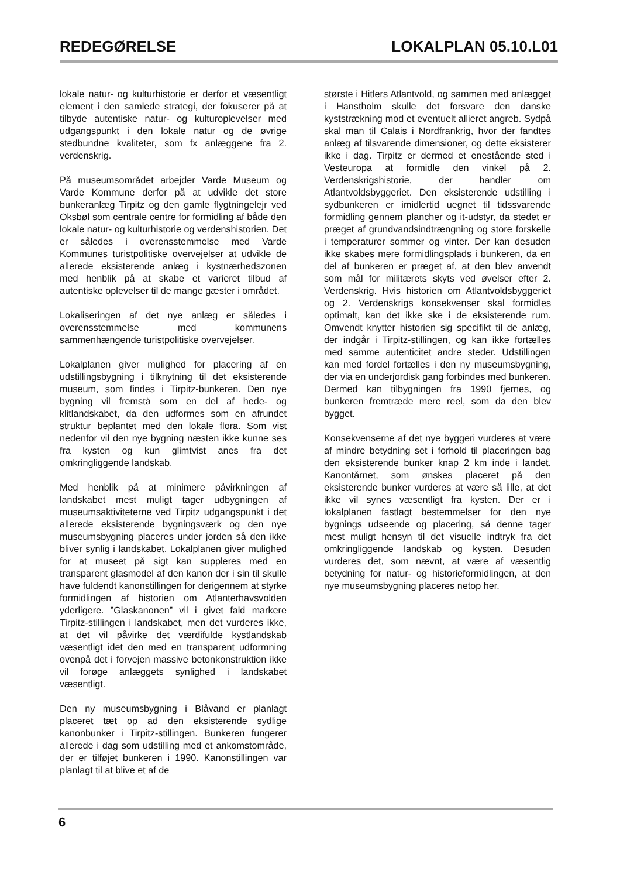REDEGØRELSE LOKALPLAN 05.10.L01
lokale natur- og kulturhistorie er derfor et væsentligt element i den samlede strategi, der fokuserer på at tilbyde autentiske natur- og kulturoplevelser med udgangspunkt i den lokale natur og de øvrige stedbundne kvaliteter, som fx anlæggene fra 2. verdenskrig.
På museumsområdet arbejder Varde Museum og Varde Kommune derfor på at udvikle det store bunkeranlæg Tirpitz og den gamle flygtningelejr ved Oksbøl som centrale centre for formidling af både den lokale natur- og kulturhistorie og verdenshistorien. Det er således i overensstemmelse med Varde Kommunes turistpolitiske overvejelser at udvikle de allerede eksisterende anlæg i kystnærhedszonen med henblik på at skabe et varieret tilbud af autentiske oplevelser til de mange gæster i området.
Lokaliseringen af det nye anlæg er således i overensstemmelse med kommunens sammenhængende turistpolitiske overvejelser.
Lokalplanen giver mulighed for placering af en udstillingsbygning i tilknytning til det eksisterende museum, som findes i Tirpitz-bunkeren. Den nye bygning vil fremstå som en del af hede- og klitlandskabet, da den udformes som en afrundet struktur beplantet med den lokale flora. Som vist nedenfor vil den nye bygning næsten ikke kunne ses fra kysten og kun glimtvist anes fra det omkringliggende landskab.
Med henblik på at minimere påvirkningen af landskabet mest muligt tager udbygningen af museumsaktiviteterne ved Tirpitz udgangspunkt i det allerede eksisterende bygningsværk og den nye museumsbygning placeres under jorden så den ikke bliver synlig i landskabet. Lokalplanen giver mulighed for at museet på sigt kan suppleres med en transparent glasmodel af den kanon der i sin til skulle have fuldendt kanonstillingen for derigennem at styrke formidlingen af historien om Atlanterhavsvolden yderligere. ”Glaskanonen” vil i givet fald markere Tirpitz-stillingen i landskabet, men det vurderes ikke, at det vil påvirke det værdifulde kystlandskab væsentligt idet den med en transparent udformning ovenpå det i forvejen massive betonkonstruktion ikke vil forøge anlæggets synlighed i landskabet væsentligt.
Den ny museumsbygning i Blåvand er planlagt placeret tæt op ad den eksisterende sydlige kanonbunker i Tirpitz-stillingen. Bunkeren fungerer allerede i dag som udstilling med et ankomstområde, der er tilføjet bunkeren i 1990. Kanonstillingen var planlagt til at blive et af de
største i Hitlers Atlantvold, og sammen med anlægget i Hanstholm skulle det forsvare den danske kyststrækning mod et eventuelt allieret angreb. Sydpå skal man til Calais i Nordfrankrig, hvor der fandtes anlæg af tilsvarende dimensioner, og dette eksisterer ikke i dag. Tirpitz er dermed et enestående sted i Vesteuropa at formidle den vinkel på 2. Verdenskrigshistorie, der handler om Atlantvoldsbyggeriet. Den eksisterende udstilling i sydbunkeren er imidlertid uegnet til tidssvarende formidling gennem plancher og it-udstyr, da stedet er præget af grundvandsindtrængning og store forskelle i temperaturer sommer og vinter. Der kan desuden ikke skabes mere formidlingsplads i bunkeren, da en del af bunkeren er præget af, at den blev anvendt som mål for militærets skyts ved øvelser efter 2. Verdenskrig. Hvis historien om Atlantvoldsbyggeriet og 2. Verdenskrigs konsekvenser skal formidles optimalt, kan det ikke ske i de eksisterende rum. Omvendt knytter historien sig specifikt til de anlæg, der indgår i Tirpitz-stillingen, og kan ikke fortælles med samme autenticitet andre steder. Udstillingen kan med fordel fortælles i den ny museumsbygning, der via en underjordisk gang forbindes med bunkeren. Dermed kan tilbygningen fra 1990 fjernes, og bunkeren fremtræde mere reel, som da den blev bygget.
Konsekvenserne af det nye byggeri vurderes at være af mindre betydning set i forhold til placeringen bag den eksisterende bunker knap 2 km inde i landet. Kanontårnet, som ønskes placeret på den eksisterende bunker vurderes at være så lille, at det ikke vil synes væsentligt fra kysten. Der er i lokalplanen fastlagt bestemmelser for den nye bygnings udseende og placering, så denne tager mest muligt hensyn til det visuelle indtryk fra det omkringliggende landskab og kysten. Desuden vurderes det, som nævnt, at være af væsentlig betydning for natur- og historieformidlingen, at den nye museumsbygning placeres netop her.
6